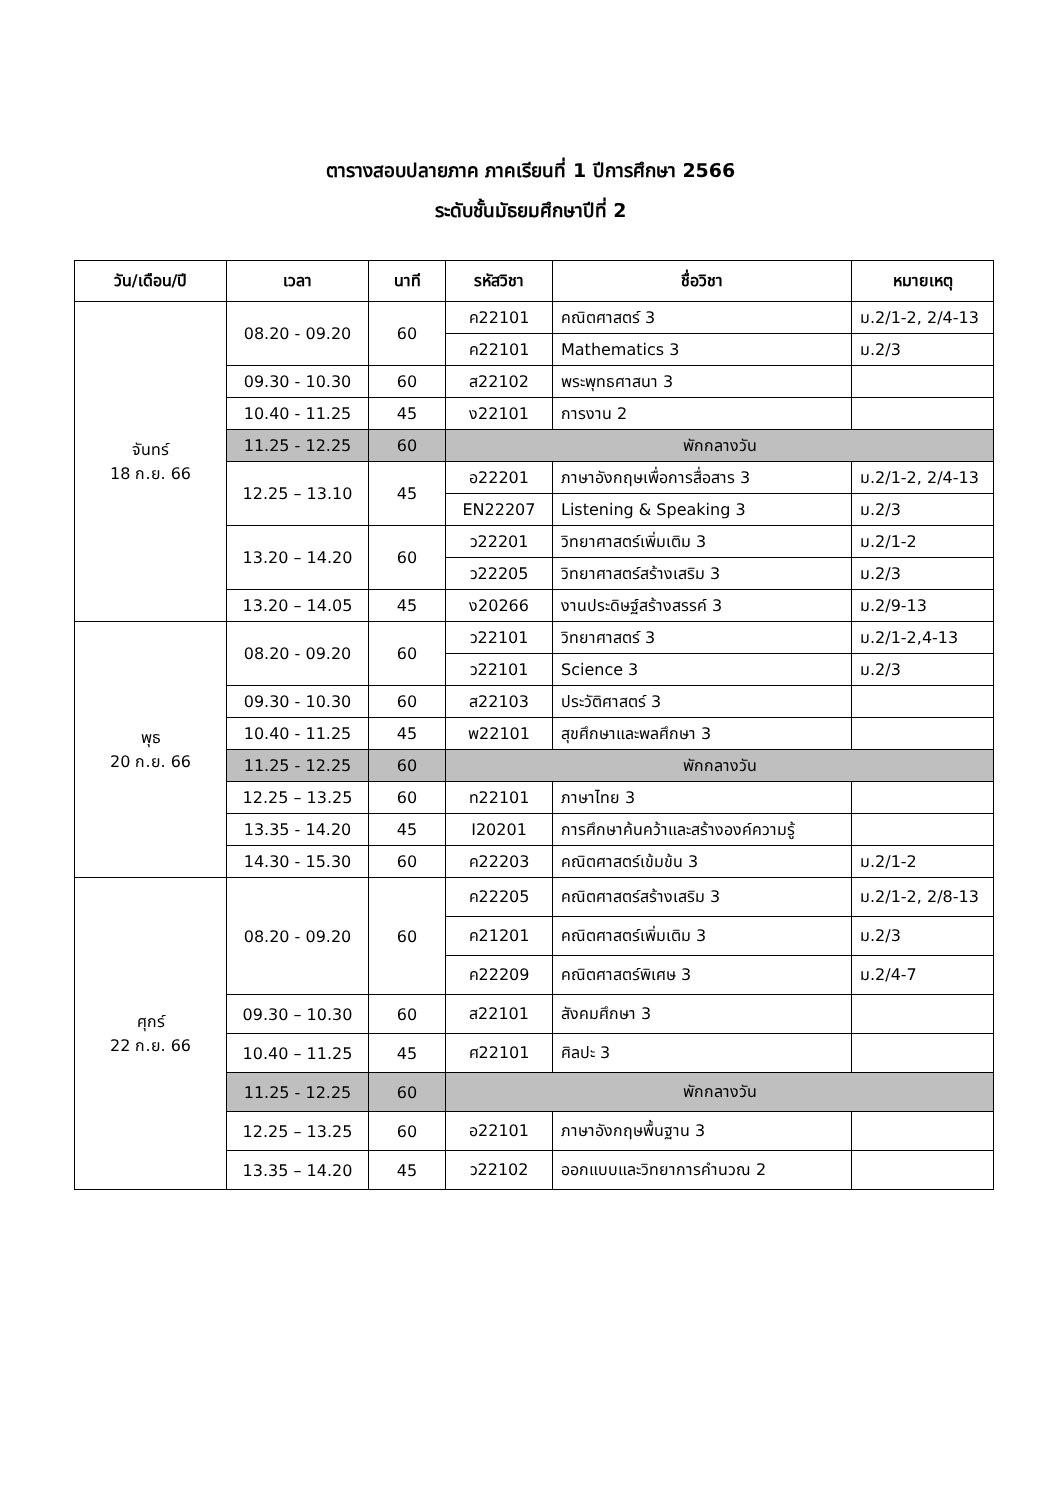ตารางสอบปลายภาค ภาคเรียนที่ 1 ปีการศึกษา 2566
ระดับชั้นมัธยมศึกษาปีที่ 2
| วัน/เดือน/ปี | เวลา | นาที | รหัสวิชา | ชื่อวิชา | หมายเหตุ |
| --- | --- | --- | --- | --- | --- |
| จันทร์ 18 ก.ย. 66 | 08.20 - 09.20 | 60 | ค22101 | คณิตศาสตร์ 3 | ม.2/1-2, 2/4-13 |
| | | | ค22101 | Mathematics 3 | ม.2/3 |
| | 09.30 - 10.30 | 60 | ส22102 | พระพุทธศาสนา 3 | |
| | 10.40 - 11.25 | 45 | ง22101 | การงาน 2 | |
| | 11.25 - 12.25 | 60 | พักกลางวัน | | |
| | 12.25 – 13.10 | 45 | อ22201 | ภาษาอังกฤษเพื่อการสื่อสาร 3 | ม.2/1-2, 2/4-13 |
| | | | EN22207 | Listening & Speaking 3 | ม.2/3 |
| | 13.20 – 14.20 | 60 | ว22201 | วิทยาศาสตร์เพิ่มเติม 3 | ม.2/1-2 |
| | | | ว22205 | วิทยาศาสตร์สร้างเสริม 3 | ม.2/3 |
| | 13.20 – 14.05 | 45 | ง20266 | งานประดิษฐ์สร้างสรรค์ 3 | ม.2/9-13 |
| พุธ 20 ก.ย. 66 | 08.20 - 09.20 | 60 | ว22101 | วิทยาศาสตร์ 3 | ม.2/1-2,4-13 |
| | | | ว22101 | Science 3 | ม.2/3 |
| | 09.30 - 10.30 | 60 | ส22103 | ประวัติศาสตร์ 3 | |
| | 10.40 - 11.25 | 45 | พ22101 | สุขศึกษาและพลศึกษา 3 | |
| | 11.25 - 12.25 | 60 | พักกลางวัน | | |
| | 12.25 – 13.25 | 60 | ท22101 | ภาษาไทย 3 | |
| | 13.35 - 14.20 | 45 | I20201 | การศึกษาค้นคว้าและสร้างองค์ความรู้ | |
| | 14.30 - 15.30 | 60 | ค22203 | คณิตศาสตร์เข้มข้น 3 | ม.2/1-2 |
| ศุกร์ 22 ก.ย. 66 | 08.20 - 09.20 | 60 | ค22205 | คณิตศาสตร์สร้างเสริม 3 | ม.2/1-2, 2/8-13 |
| | | | ค21201 | คณิตศาสตร์เพิ่มเติม 3 | ม.2/3 |
| | | | ค22209 | คณิตศาสตร์พิเศษ 3 | ม.2/4-7 |
| | 09.30 – 10.30 | 60 | ส22101 | สังคมศึกษา 3 | |
| | 10.40 – 11.25 | 45 | ศ22101 | ศิลปะ 3 | |
| | 11.25 - 12.25 | 60 | พักกลางวัน | | |
| | 12.25 – 13.25 | 60 | อ22101 | ภาษาอังกฤษพื้นฐาน 3 | |
| | 13.35 – 14.20 | 45 | ว22102 | ออกแบบและวิทยาการคำนวณ 2 | |